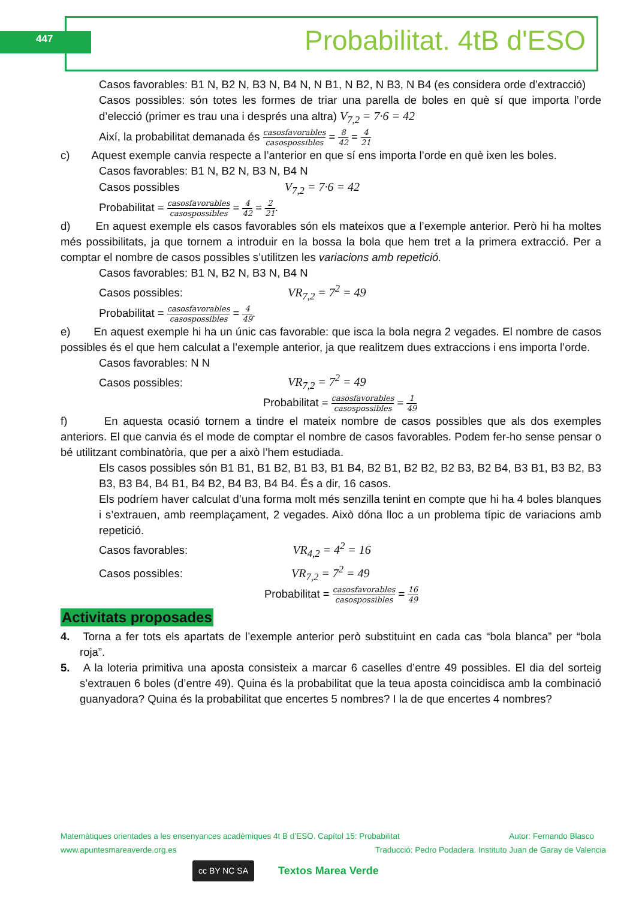447 Probabilitat. 4tB d'ESO
Casos favorables: B1 N, B2 N, B3 N, B4 N, N B1, N B2, N B3, N B4 (es considera orde d’extracció)
Casos possibles: són totes les formes de triar una parella de boles en què sí que importa l’orde d’elecció (primer es trau una i després una altra) V<sub>7,2</sub> = 7·6 = 42
Així, la probabilitat demanada és casosfavorables casospossibles = 8 42 = 4 21
c) Aquest exemple canvia respecte a l’anterior en que sí ens importa l’orde en què ixen les boles.
Casos favorables: B1 N, B2 N, B3 N, B4 N
Casos possibles V<sub>7,2</sub> = 7·6 = 42
Probabilitat = casosfavorables casospossibles = 4 42 = 2 21.
d) En aquest exemple els casos favorables són els mateixos que a l’exemple anterior. Però hi ha moltes més possibilitats, ja que tornem a introduir en la bossa la bola que hem tret a la primera extracció. Per a comptar el nombre de casos possibles s’utilitzen les variacions amb repetició.
Casos favorables: B1 N, B2 N, B3 N, B4 N
Casos possibles: VR<sub>7,2</sub> = 7<sup>2</sup> = 49
Probabilitat = casosfavorables casospossibles = 4 49.
e) En aquest exemple hi ha un únic cas favorable: que isca la bola negra 2 vegades. El nombre de casos possibles és el que hem calculat a l’exemple anterior, ja que realitzem dues extraccions i ens importa l’orde.
Casos favorables: N N
Casos possibles: VR<sub>7,2</sub> = 7<sup>2</sup> = 49
Probabilitat = casosfavorables casospossibles = 1 49
f) En aquesta ocasió tornem a tindre el mateix nombre de casos possibles que als dos exemples anteriors. El que canvia és el mode de comptar el nombre de casos favorables. Podem fer-ho sense pensar o bé utilitzant combinatòria, que per a això l’hem estudiada.
Els casos possibles són B1 B1, B1 B2, B1 B3, B1 B4, B2 B1, B2 B2, B2 B3, B2 B4, B3 B1, B3 B2, B3 B3, B3 B4, B4 B1, B4 B2, B4 B3, B4 B4. És a dir, 16 casos.
Els podríem haver calculat d’una forma molt més senzilla tenint en compte que hi ha 4 boles blanques i s’extrauen, amb reemplaçament, 2 vegades. Això dóna lloc a un problema típic de variacions amb repetició.
Casos favorables: VR<sub>4,2</sub> = 4<sup>2</sup> = 16
Casos possibles: VR<sub>7,2</sub> = 7<sup>2</sup> = 49
Probabilitat = casosfavorables casospossibles = 16 49
Activitats proposades
4. Torna a fer tots els apartats de l’exemple anterior però substituint en cada cas “bola blanca” per “bola roja”.
5. A la loteria primitiva una aposta consisteix a marcar 6 caselles d’entre 49 possibles. El dia del sorteig s’extrauen 6 boles (d’entre 49). Quina és la probabilitat que la teua aposta coincidisca amb la combinació guanyadora? Quina és la probabilitat que encertes 5 nombres? I la de que encertes 4 nombres?
Matemàtiques orientades a les ensenyances acadèmiques 4t B d’ESO. Capítol 15: Probabilitat Autor: Fernando Blasco
www.apuntesmareaverde.org.es Traducció: Pedro Podadera. Instituto Juan de Garay de Valencia
cc BY NC SA Textos Marea Verde